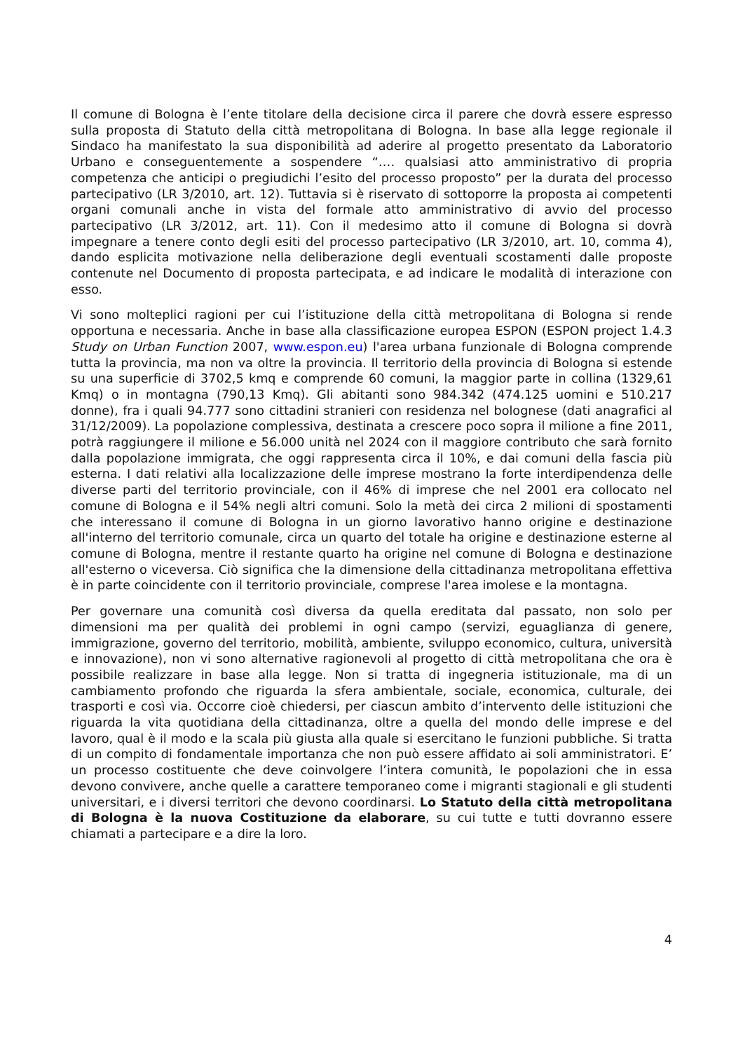Il comune di Bologna è l’ente titolare della decisione circa il parere che dovrà essere espresso sulla proposta di Statuto della città metropolitana di Bologna. In base alla legge regionale il Sindaco ha manifestato la sua disponibilità ad aderire al progetto presentato da Laboratorio Urbano e conseguentemente a sospendere “…. qualsiasi atto amministrativo di propria competenza che anticipi o pregiudichi l’esito del processo proposto” per la durata del processo partecipativo (LR 3/2010, art. 12). Tuttavia si è riservato di sottoporre la proposta ai competenti organi comunali anche in vista del formale atto amministrativo di avvio del processo partecipativo (LR 3/2012, art. 11). Con il medesimo atto il comune di Bologna si dovrà impegnare a tenere conto degli esiti del processo partecipativo (LR 3/2010, art. 10, comma 4), dando esplicita motivazione nella deliberazione degli eventuali scostamenti dalle proposte contenute nel Documento di proposta partecipata, e ad indicare le modalità di interazione con esso.
Vi sono molteplici ragioni per cui l’istituzione della città metropolitana di Bologna si rende opportuna e necessaria. Anche in base alla classificazione europea ESPON (ESPON project 1.4.3 Study on Urban Function 2007, www.espon.eu) l'area urbana funzionale di Bologna comprende tutta la provincia, ma non va oltre la provincia. Il territorio della provincia di Bologna si estende su una superficie di 3702,5 kmq e comprende 60 comuni, la maggior parte in collina (1329,61 Kmq) o in montagna (790,13 Kmq). Gli abitanti sono 984.342 (474.125 uomini e 510.217 donne), fra i quali 94.777 sono cittadini stranieri con residenza nel bolognese (dati anagrafici al 31/12/2009). La popolazione complessiva, destinata a crescere poco sopra il milione a fine 2011, potrà raggiungere il milione e 56.000 unità nel 2024 con il maggiore contributo che sarà fornito dalla popolazione immigrata, che oggi rappresenta circa il 10%, e dai comuni della fascia più esterna. I dati relativi alla localizzazione delle imprese mostrano la forte interdipendenza delle diverse parti del territorio provinciale, con il 46% di imprese che nel 2001 era collocato nel comune di Bologna e il 54% negli altri comuni. Solo la metà dei circa 2 milioni di spostamenti che interessano il comune di Bologna in un giorno lavorativo hanno origine e destinazione all'interno del territorio comunale, circa un quarto del totale ha origine e destinazione esterne al comune di Bologna, mentre il restante quarto ha origine nel comune di Bologna e destinazione all'esterno o viceversa. Ciò significa che la dimensione della cittadinanza metropolitana effettiva è in parte coincidente con il territorio provinciale, comprese l'area imolese e la montagna.
Per governare una comunità così diversa da quella ereditata dal passato, non solo per dimensioni ma per qualità dei problemi in ogni campo (servizi, eguaglianza di genere, immigrazione, governo del territorio, mobilità, ambiente, sviluppo economico, cultura, università e innovazione), non vi sono alternative ragionevoli al progetto di città metropolitana che ora è possibile realizzare in base alla legge. Non si tratta di ingegneria istituzionale, ma di un cambiamento profondo che riguarda la sfera ambientale, sociale, economica, culturale, dei trasporti e così via. Occorre cioè chiedersi, per ciascun ambito d’intervento delle istituzioni che riguarda la vita quotidiana della cittadinanza, oltre a quella del mondo delle imprese e del lavoro, qual è il modo e la scala più giusta alla quale si esercitano le funzioni pubbliche. Si tratta di un compito di fondamentale importanza che non può essere affidato ai soli amministratori. E’ un processo costituente che deve coinvolgere l’intera comunità, le popolazioni che in essa devono convivere, anche quelle a carattere temporaneo come i migranti stagionali e gli studenti universitari, e i diversi territori che devono coordinarsi. Lo Statuto della città metropolitana di Bologna è la nuova Costituzione da elaborare, su cui tutte e tutti dovranno essere chiamati a partecipare e a dire la loro.
4